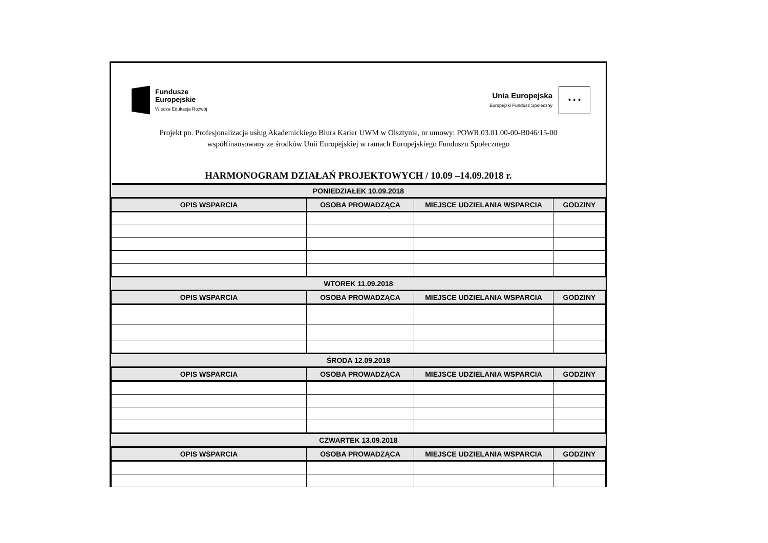Fundusze
Europejskie
Wiedza Edukacja Rozwój
Unia Europejska
Europejski Fundusz Społeczny
★ ★ ★
Projekt pn. Profesjonalizacja usług Akademickiego Biura Karier UWM w Olsztynie, nr umowy: POWR.03.01.00-00-B046/15-00
współfinansowany ze środków Unii Europejskiej w ramach Europejskiego Funduszu Społecznego
HARMONOGRAM DZIAŁAŃ PROJEKTOWYCH / 10.09 –14.09.2018 r.
| PONIEDZIAŁEK 10.09.2018 | | | |
| --- | --- | --- | --- |
| OPIS WSPARCIA | OSOBA PROWADZĄCA | MIEJSCE UDZIELANIA WSPARCIA | GODZINY |
| WTOREK 11.09.2018 | | | |
| OPIS WSPARCIA | OSOBA PROWADZĄCA | MIEJSCE UDZIELANIA WSPARCIA | GODZINY |
| ŚRODA 12.09.2018 | | | |
| OPIS WSPARCIA | OSOBA PROWADZĄCA | MIEJSCE UDZIELANIA WSPARCIA | GODZINY |
| CZWARTEK 13.09.2018 | | | |
| OPIS WSPARCIA | OSOBA PROWADZĄCA | MIEJSCE UDZIELANIA WSPARCIA | GODZINY |